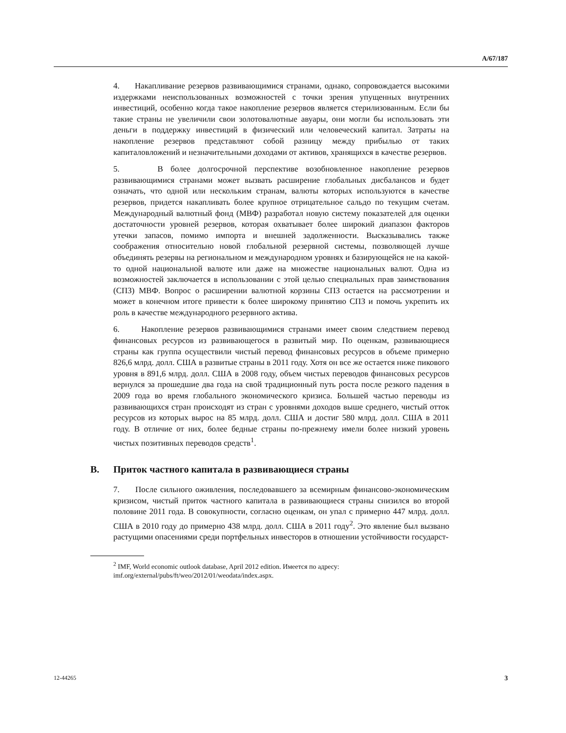A/67/187
4. Накапливание резервов развивающимися странами, однако, сопровождается высокими издержками неиспользованных возможностей с точки зрения упущенных внутренних инвестиций, особенно когда такое накопление резервов является стерилизованным. Если бы такие страны не увеличили свои золотовалютные авуары, они могли бы использовать эти деньги в поддержку инвестиций в физический или человеческий капитал. Затраты на накопление резервов представляют собой разницу между прибылью от таких капиталовложений и незначительными доходами от активов, хранящихся в качестве резервов.
5. В более долгосрочной перспективе возобновленное накопление резервов развивающимися странами может вызвать расширение глобальных дисбалансов и будет означать, что одной или нескольким странам, валюты которых используются в качестве резервов, придется накапливать более крупное отрицательное сальдо по текущим счетам. Международный валютный фонд (МВФ) разработал новую систему показателей для оценки достаточности уровней резервов, которая охватывает более широкий диапазон факторов утечки запасов, помимо импорта и внешней задолженности. Высказывались также соображения относительно новой глобальной резервной системы, позволяющей лучше объединять резервы на региональном и международном уровнях и базирующейся не на какой-то одной национальной валюте или даже на множестве национальных валют. Одна из возможностей заключается в использовании с этой целью специальных прав заимствования (СПЗ) МВФ. Вопрос о расширении валютной корзины СПЗ остается на рассмотрении и может в конечном итоге привести к более широкому принятию СПЗ и помочь укрепить их роль в качестве международного резервного актива.
6. Накопление резервов развивающимися странами имеет своим следствием перевод финансовых ресурсов из развивающегося в развитый мир. По оценкам, развивающиеся страны как группа осуществили чистый перевод финансовых ресурсов в объеме примерно 826,6 млрд. долл. США в развитые страны в 2011 году. Хотя он все же остается ниже пикового уровня в 891,6 млрд. долл. США в 2008 году, объем чистых переводов финансовых ресурсов вернулся за прошедшие два года на свой традиционный путь роста после резкого падения в 2009 года во время глобального экономического кризиса. Большей частью переводы из развивающихся стран происходят из стран с уровнями доходов выше среднего, чистый отток ресурсов из которых вырос на 85 млрд. долл. США и достиг 580 млрд. долл. США в 2011 году. В отличие от них, более бедные страны по-прежнему имели более низкий уровень чистых позитивных переводов средств<sup>1</sup>.
B. Приток частного капитала в развивающиеся страны
7. После сильного оживления, последовавшего за всемирным финансово-экономическим кризисом, чистый приток частного капитала в развивающиеся страны снизился во второй половине 2011 года. В совокупности, согласно оценкам, он упал с примерно 447 млрд. долл. США в 2010 году до примерно 438 млрд. долл. США в 2011 году<sup>2</sup>. Это явление был вызвано растущими опасениями среди портфельных инвесторов в отношении устойчивости государст-
<sup>2</sup> IMF, World economic outlook database, April 2012 edition. Имеется по адресу:
imf.org/external/pubs/ft/weo/2012/01/weodata/index.aspx.
12-44265 3